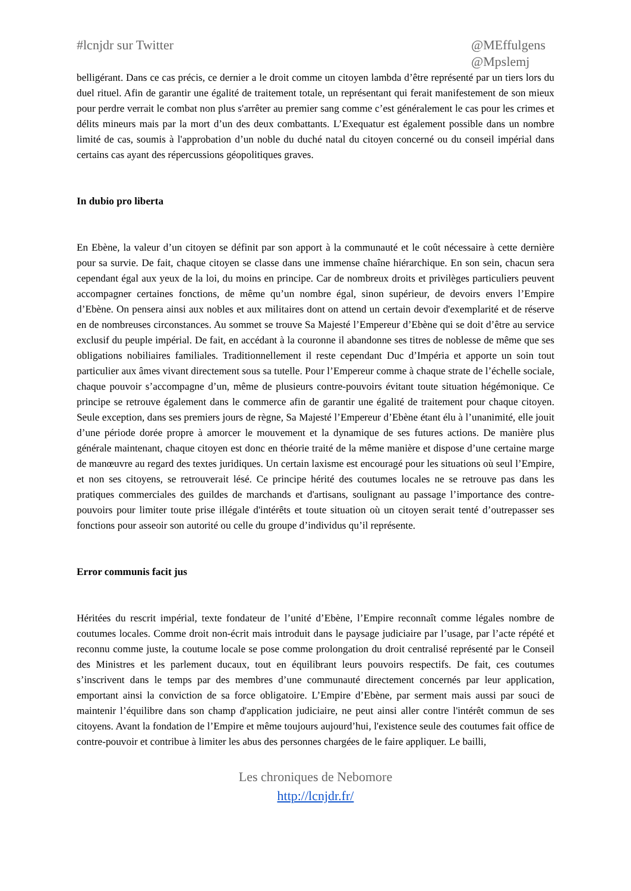#lcnjdr sur Twitter @MEffulgens
@Mpslemj
belligérant. Dans ce cas précis, ce dernier a le droit comme un citoyen lambda d’être représenté par un tiers lors du duel rituel. Afin de garantir une égalité de traitement totale, un représentant qui ferait manifestement de son mieux pour perdre verrait le combat non plus s'arrêter au premier sang comme c’est généralement le cas pour les crimes et délits mineurs mais par la mort d’un des deux combattants. L’Exequatur est également possible dans un nombre limité de cas, soumis à l'approbation d’un noble du duché natal du citoyen concerné ou du conseil impérial dans certains cas ayant des répercussions géopolitiques graves.
In dubio pro liberta
En Ebène, la valeur d’un citoyen se définit par son apport à la communauté et le coût nécessaire à cette dernière pour sa survie. De fait, chaque citoyen se classe dans une immense chaîne hiérarchique. En son sein, chacun sera cependant égal aux yeux de la loi, du moins en principe. Car de nombreux droits et privilèges particuliers peuvent accompagner certaines fonctions, de même qu’un nombre égal, sinon supérieur, de devoirs envers l’Empire d’Ebène. On pensera ainsi aux nobles et aux militaires dont on attend un certain devoir d'exemplarité et de réserve en de nombreuses circonstances. Au sommet se trouve Sa Majesté l’Empereur d’Ebène qui se doit d’être au service exclusif du peuple impérial. De fait, en accédant à la couronne il abandonne ses titres de noblesse de même que ses obligations nobiliaires familiales. Traditionnellement il reste cependant Duc d’Impéria et apporte un soin tout particulier aux âmes vivant directement sous sa tutelle. Pour l’Empereur comme à chaque strate de l’échelle sociale, chaque pouvoir s’accompagne d’un, même de plusieurs contre-pouvoirs évitant toute situation hégémonique. Ce principe se retrouve également dans le commerce afin de garantir une égalité de traitement pour chaque citoyen. Seule exception, dans ses premiers jours de règne, Sa Majesté l’Empereur d’Ebène étant élu à l’unanimité, elle jouit d’une période dorée propre à amorcer le mouvement et la dynamique de ses futures actions. De manière plus générale maintenant, chaque citoyen est donc en théorie traité de la même manière et dispose d’une certaine marge de manœuvre au regard des textes juridiques. Un certain laxisme est encouragé pour les situations où seul l’Empire, et non ses citoyens, se retrouverait lésé. Ce principe hérité des coutumes locales ne se retrouve pas dans les pratiques commerciales des guildes de marchands et d'artisans, soulignant au passage l’importance des contre-pouvoirs pour limiter toute prise illégale d'intérêts et toute situation où un citoyen serait tenté d’outrepasser ses fonctions pour asseoir son autorité ou celle du groupe d’individus qu’il représente.
Error communis facit jus
Héritées du rescrit impérial, texte fondateur de l’unité d’Ebène, l’Empire reconnaît comme légales nombre de coutumes locales. Comme droit non-écrit mais introduit dans le paysage judiciaire par l’usage, par l’acte répété et reconnu comme juste, la coutume locale se pose comme prolongation du droit centralisé représenté par le Conseil des Ministres et les parlement ducaux, tout en équilibrant leurs pouvoirs respectifs. De fait, ces coutumes s’inscrivent dans le temps par des membres d’une communauté directement concernés par leur application, emportant ainsi la conviction de sa force obligatoire. L’Empire d’Ebène, par serment mais aussi par souci de maintenir l’équilibre dans son champ d'application judiciaire, ne peut ainsi aller contre l'intérêt commun de ses citoyens. Avant la fondation de l’Empire et même toujours aujourd’hui, l'existence seule des coutumes fait office de contre-pouvoir et contribue à limiter les abus des personnes chargées de le faire appliquer. Le bailli,
Les chroniques de Nebomore
http://lcnjdr.fr/